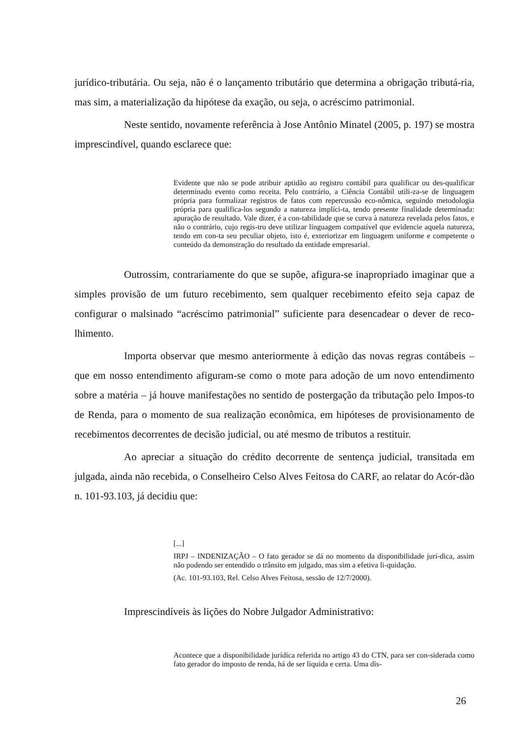jurídico-tributária. Ou seja, não é o lançamento tributário que determina a obrigação tributá-ria, mas sim, a materialização da hipótese da exação, ou seja, o acréscimo patrimonial.
Neste sentido, novamente referência à Jose Antônio Minatel (2005, p. 197) se mostra imprescindível, quando esclarece que:
Evidente que não se pode atribuir aptidão ao registro contábil para qualificar ou des-qualificar determinado evento como receita. Pelo contrário, a Ciência Contábil utili-za-se de linguagem própria para formalizar registros de fatos com repercussão eco-nômica, seguindo metodologia própria para qualifica-los segundo a natureza implíci-ta, tendo presente finalidade determinada: apuração de resultado. Vale dizer, é a con-tabilidade que se curva à natureza revelada pelos fatos, e não o contrário, cujo regis-tro deve utilizar linguagem compatível que evidencie aquela natureza, tendo em con-ta seu peculiar objeto, isto é, exteriorizar em linguagem uniforme e competente o conteúdo da demonstração do resultado da entidade empresarial.
Outrossim, contrariamente do que se supõe, afigura-se inapropriado imaginar que a simples provisão de um futuro recebimento, sem qualquer recebimento efeito seja capaz de configurar o malsinado “acréscimo patrimonial” suficiente para desencadear o dever de reco-lhimento.
Importa observar que mesmo anteriormente à edição das novas regras contábeis – que em nosso entendimento afiguram-se como o mote para adoção de um novo entendimento sobre a matéria – já houve manifestações no sentido de postergação da tributação pelo Impos-to de Renda, para o momento de sua realização econômica, em hipóteses de provisionamento de recebimentos decorrentes de decisão judicial, ou até mesmo de tributos a restituir.
Ao apreciar a situação do crédito decorrente de sentença judicial, transitada em julgada, ainda não recebida, o Conselheiro Celso Alves Feitosa do CARF, ao relatar do Acór-dão n. 101-93.103, já decidiu que:
[...]
IRPJ – INDENIZAÇÃO – O fato gerador se dá no momento da disponibilidade jurí-dica, assim não podendo ser entendido o trânsito em julgado, mas sim a efetiva li-quidação.
(Ac. 101-93.103, Rel. Celso Alves Feitosa, sessão de 12/7/2000).
Imprescindíveis às lições do Nobre Julgador Administrativo:
Acontece que a disponibilidade jurídica referida no artigo 43 do CTN, para ser con-siderada como fato gerador do imposto de renda, há de ser líquida e certa. Uma dis-
26